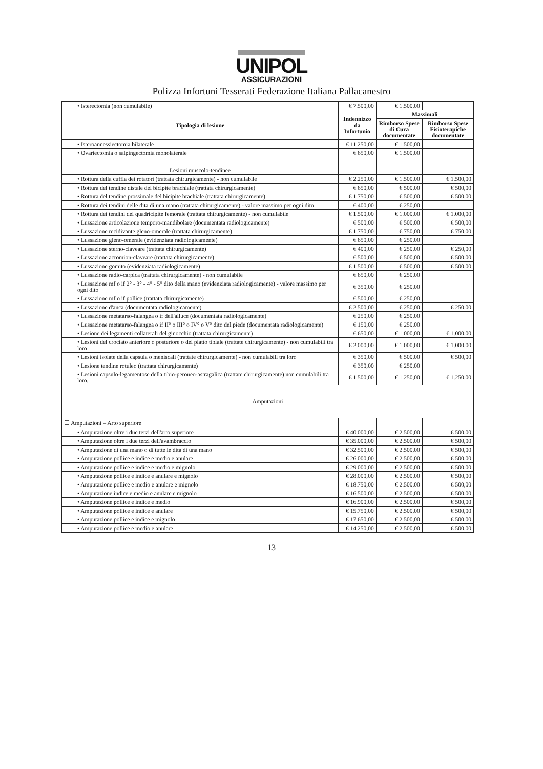UNIPOL
ASSICURAZIONI
Polizza Infortuni Tesserati Federazione Italiana Pallacanestro
| • Isterectomia (non cumulabile) | € 7.500,00 | € 1.500,00 | |
| Tipologia di lesione | Indennizzo da Infortunio | Massimali | |
| | | Rimborso Spese di Cura documentate | Rimborso Spese Fisioterapiche documentate |
| • Isteroannessiectomia bilaterale | € 11.250,00 | € 1.500,00 | |
| • Ovariectomia o salpingectomia monolaterale | € 650,00 | € 1.500,00 | |
| Lesioni muscolo-tendinee | | | |
| • Rottura della cuffia dei rotatori (trattata chirurgicamente) - non cumulabile | € 2.250,00 | € 1.500,00 | € 1.500,00 |
| • Rottura del tendine distale del bicipite brachiale (trattata chirurgicamente) | € 650,00 | € 500,00 | € 500,00 |
| • Rottura del tendine prossimale del bicipite brachiale (trattata chirurgicamente) | € 1.750,00 | € 500,00 | € 500,00 |
| • Rottura dei tendini delle dita di una mano (trattata chirurgicamente) - valore massimo per ogni dito | € 400,00 | € 250,00 | |
| • Rottura dei tendini del quadricipite femorale (trattata chirurgicamente) - non cumulabile | € 1.500,00 | € 1.000,00 | € 1.000,00 |
| • Lussazione articolazione temporo-mandibolare (documentata radiologicamente) | € 500,00 | € 500,00 | € 500,00 |
| • Lussazione recidivante gleno-omerale (trattata chirurgicamente) | € 1.750,00 | € 750,00 | € 750,00 |
| • Lussazione gleno-omerale (evidenziata radiologicamente) | € 650,00 | € 250,00 | |
| • Lussazione sterno-claveare (trattata chirurgicamente) | € 400,00 | € 250,00 | € 250,00 |
| • Lussazione acromion-claveare (trattata chirurgicamente) | € 500,00 | € 500,00 | € 500,00 |
| • Lussazione gomito (evidenziata radiologicamente) | € 1.500,00 | € 500,00 | € 500,00 |
| • Lussazione radio-carpica (trattata chirurgicamente) - non cumulabile | € 650,00 | € 250,00 | |
| • Lussazione mf o if 2° - 3° - 4° - 5° dito della mano (evidenziata radiologicamente) - valore massimo per ogni dito | € 350,00 | € 250,00 | |
| • Lussazione mf o if pollice (trattata chirurgicamente) | € 500,00 | € 250,00 | |
| • Lussazione d'anca (documentata radiologicamente) | € 2.500,00 | € 250,00 | € 250,00 |
| • Lussazione metatarso-falangea o if dell'alluce (documentata radiologicamente) | € 250,00 | € 250,00 | |
| • Lussazione metatarso-falangea o if II° o III° o IV° o V° dito del piede (documentata radiologicamente) | € 150,00 | € 250,00 | |
| • Lesione dei legamenti collaterali del ginocchio (trattata chirurgicamente) | € 650,00 | € 1.000,00 | € 1.000,00 |
| • Lesioni del crociato anteriore o posteriore o del piatto tibiale (trattate chirurgicamente) - non cumulabili tra loro | € 2.000,00 | € 1.000,00 | € 1.000,00 |
| • Lesioni isolate della capsula o meniscali (trattate chirurgicamente) - non cumulabili tra loro | € 350,00 | € 500,00 | € 500,00 |
| • Lesione tendine rotuleo (trattata chirurgicamente) | € 350,00 | € 250,00 | |
| • Lesioni capsulo-legamentose della tibio-peroneo-astragalica (trattate chirurgicamente) non cumulabili tra loro. | € 1.500,00 | € 1.250,00 | € 1.250,00 |
| Amputazioni | | | |
| ☐ Amputazioni – Arto superiore | | | |
| • Amputazione oltre i due terzi dell'arto superiore | € 40.000,00 | € 2.500,00 | € 500,00 |
| • Amputazione oltre i due terzi dell'avambraccio | € 35.000,00 | € 2.500,00 | € 500,00 |
| • Amputazione di una mano o di tutte le dita di una mano | € 32.500,00 | € 2.500,00 | € 500,00 |
| • Amputazione pollice e indice e medio e anulare | € 26.000,00 | € 2.500,00 | € 500,00 |
| • Amputazione pollice e indice e medio e mignolo | € 29.000,00 | € 2.500,00 | € 500,00 |
| • Amputazione pollice e indice e anulare e mignolo | € 28.000,00 | € 2.500,00 | € 500,00 |
| • Amputazione pollice e medio e anulare e mignolo | € 18.750,00 | € 2.500,00 | € 500,00 |
| • Amputazione indice e medio e anulare e mignolo | € 16.500,00 | € 2.500,00 | € 500,00 |
| • Amputazione pollice e indice e medio | € 16.900,00 | € 2.500,00 | € 500,00 |
| • Amputazione pollice e indice e anulare | € 15.750,00 | € 2.500,00 | € 500,00 |
| • Amputazione pollice e indice e mignolo | € 17.650,00 | € 2.500,00 | € 500,00 |
| • Amputazione pollice e medio e anulare | € 14.250,00 | € 2.500,00 | € 500,00 |
13